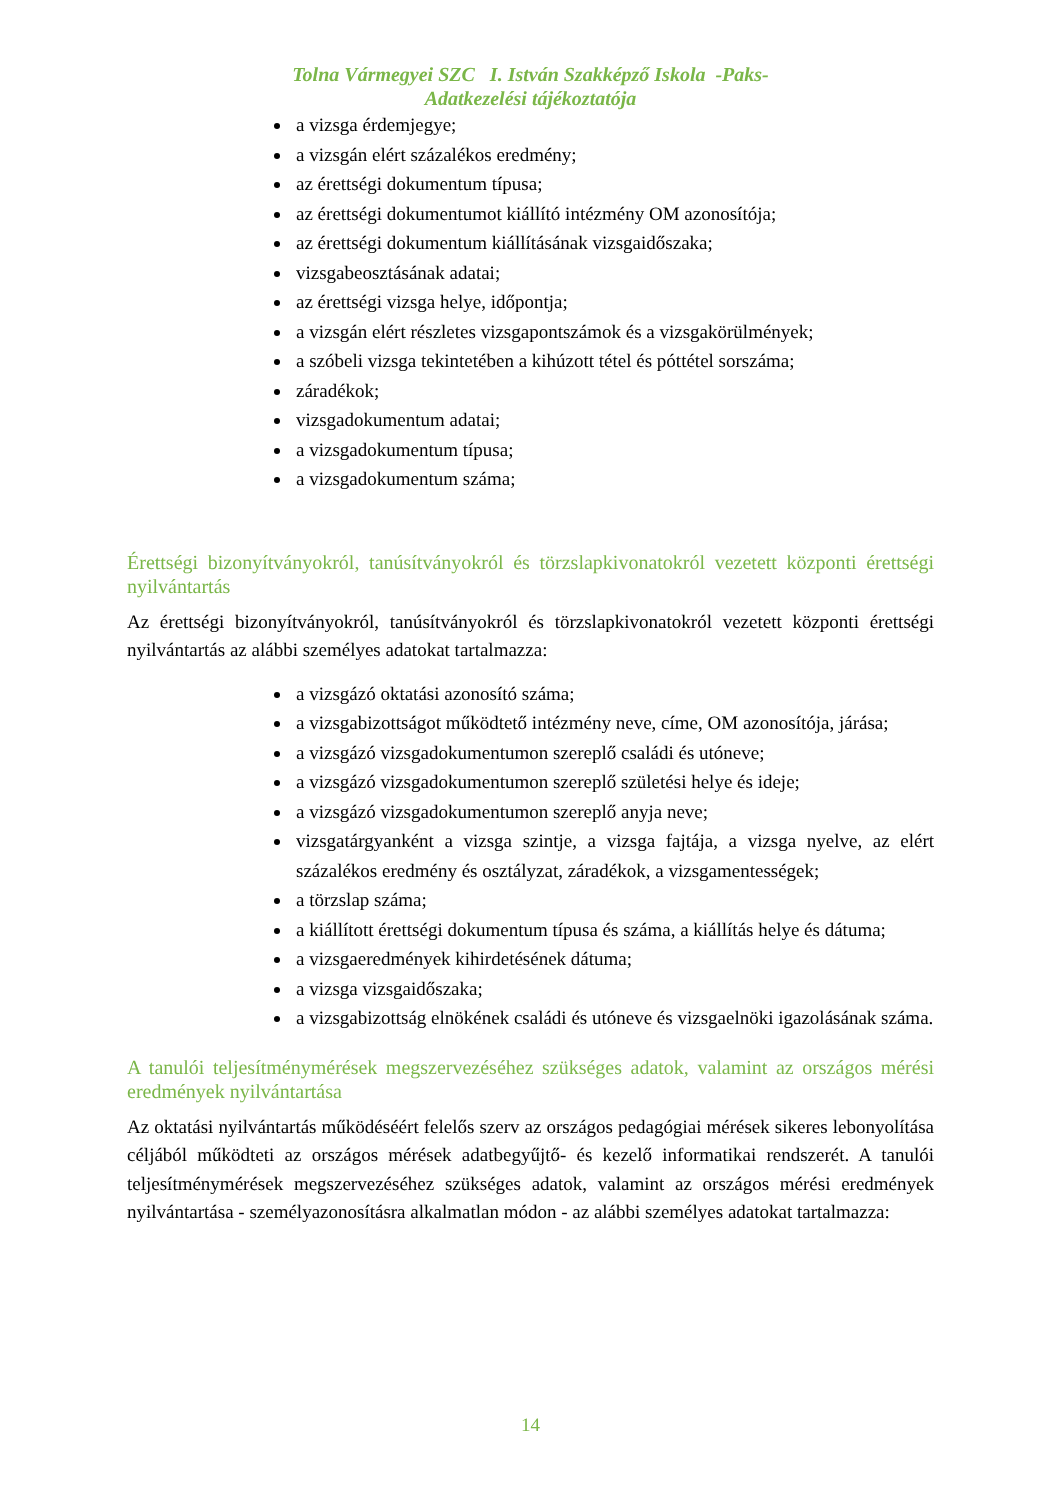Tolna Vármegyei SZC I. István Szakképző Iskola -Paks-
Adatkezelési tájékoztatója
a vizsga érdemjegye;
a vizsgán elért százalékos eredmény;
az érettségi dokumentum típusa;
az érettségi dokumentumot kiállító intézmény OM azonosítója;
az érettségi dokumentum kiállításának vizsgaidőszaka;
vizsgabeosztásának adatai;
az érettségi vizsga helye, időpontja;
a vizsgán elért részletes vizsgapontszámok és a vizsgakörülmények;
a szóbeli vizsga tekintetében a kihúzott tétel és póttétel sorszáma;
záradékok;
vizsgadokumentum adatai;
a vizsgadokumentum típusa;
a vizsgadokumentum száma;
Érettségi bizonyítványokról, tanúsítványokról és törzslapkivonatokról vezetett központi érettségi nyilvántartás
Az érettségi bizonyítványokról, tanúsítványokról és törzslapkivonatokról vezetett központi érettségi nyilvántartás az alábbi személyes adatokat tartalmazza:
a vizsgázó oktatási azonosító száma;
a vizsgabizottságot működtető intézmény neve, címe, OM azonosítója, járása;
a vizsgázó vizsgadokumentumon szereplő családi és utóneve;
a vizsgázó vizsgadokumentumon szereplő születési helye és ideje;
a vizsgázó vizsgadokumentumon szereplő anyja neve;
vizsgatárgyanként a vizsga szintje, a vizsga fajtája, a vizsga nyelve, az elért százalékos eredmény és osztályzat, záradékok, a vizsgamentességek;
a törzslap száma;
a kiállított érettségi dokumentum típusa és száma, a kiállítás helye és dátuma;
a vizsgaeredmények kihirdetésének dátuma;
a vizsga vizsgaidőszaka;
a vizsgabizottság elnökének családi és utóneve és vizsgaelnöki igazolásának száma.
A tanulói teljesítménymérések megszervezéséhez szükséges adatok, valamint az országos mérési eredmények nyilvántartása
Az oktatási nyilvántartás működéséért felelős szerv az országos pedagógiai mérések sikeres lebonyolítása céljából működteti az országos mérések adatbegyűjtő- és kezelő informatikai rendszerét. A tanulói teljesítménymérések megszervezéséhez szükséges adatok, valamint az országos mérési eredmények nyilvántartása - személyazonosításra alkalmatlan módon - az alábbi személyes adatokat tartalmazza:
14